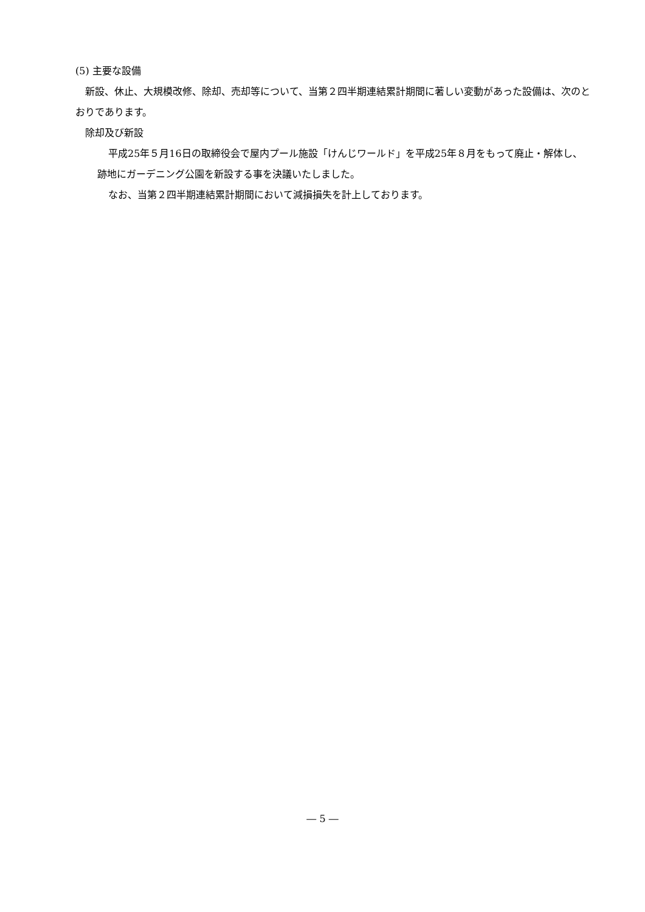(5) 主要な設備
新設、休止、大規模改修、除却、売却等について、当第２四半期連結累計期間に著しい変動があった設備は、次のとおりであります。
除却及び新設
平成25年５月16日の取締役会で屋内プール施設「けんじワールド」を平成25年８月をもって廃止・解体し、跡地にガーデニング公園を新設する事を決議いたしました。
なお、当第２四半期連結累計期間において減損損失を計上しております。
― 5 ―